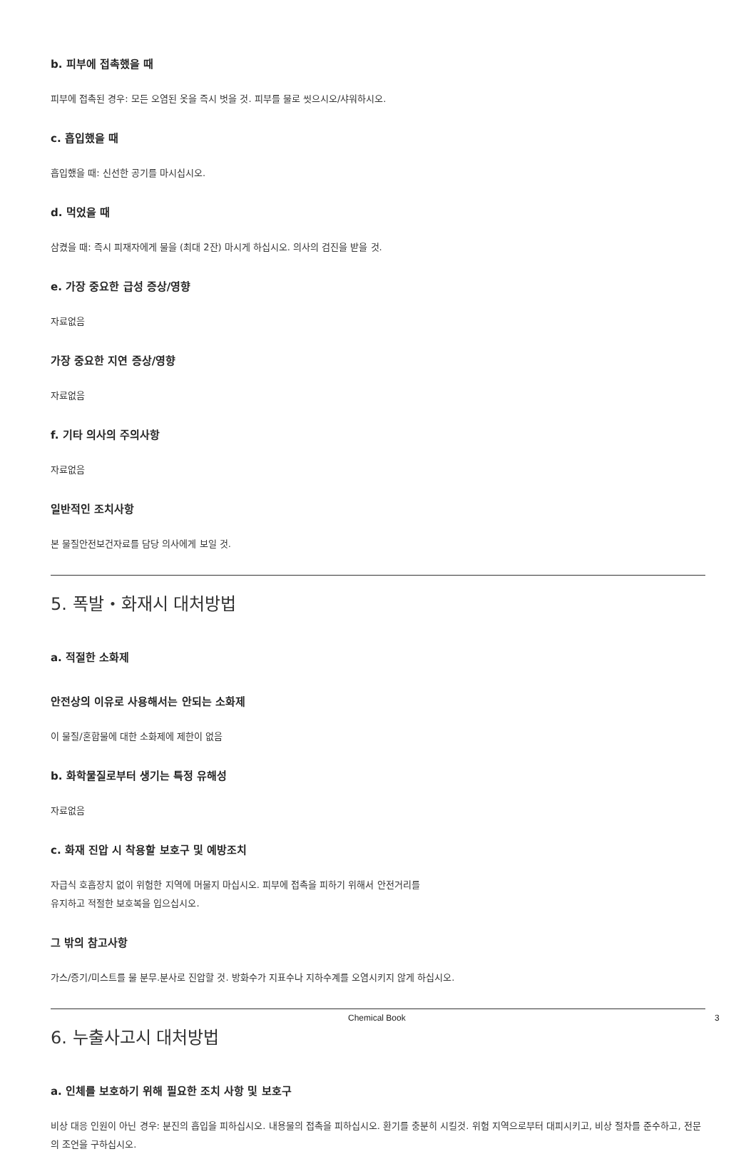b. 피부에 접촉했을 때
피부에 접촉된 경우: 모든 오염된 옷을 즉시 벗을 것. 피부를 물로 씻으시오/샤워하시오.
c. 흡입했을 때
흡입했을 때: 신선한 공기를 마시십시오.
d. 먹었을 때
삼켰을 때: 즉시 피재자에게 물을 (최대 2잔) 마시게 하십시오. 의사의 검진을 받을 것.
e. 가장 중요한 급성 증상/영향
자료없음
가장 중요한 지연 증상/영향
자료없음
f. 기타 의사의 주의사항
자료없음
일반적인 조치사항
본 물질안전보건자료를 담당 의사에게 보일 것.
5. 폭발・화재시 대처방법
a. 적절한 소화제
안전상의 이유로 사용해서는 안되는 소화제
이 물질/혼합물에 대한 소화제에 제한이 없음
b. 화학물질로부터 생기는 특정 유해성
자료없음
c. 화재 진압 시 착용할 보호구 및 예방조치
자급식 호흡장치 없이 위험한 지역에 머물지 마십시오. 피부에 접촉을 피하기 위해서 안전거리를
유지하고 적절한 보호복을 입으십시오.
그 밖의 참고사항
가스/증기/미스트를 물 분무.분사로 진압할 것. 방화수가 지표수나 지하수계를 오염시키지 않게 하십시오.
6. 누출사고시 대처방법
a. 인체를 보호하기 위해 필요한 조치 사항 및 보호구
비상 대응 인원이 아닌 경우: 분진의 흡입을 피하십시오. 내용물의 접촉을 피하십시오. 환기를 충분히 시킬것. 위험 지역으로부터 대피시키고, 비상 절차를 준수하고, 전문의 조언을 구하십시오.
Chemical Book 3